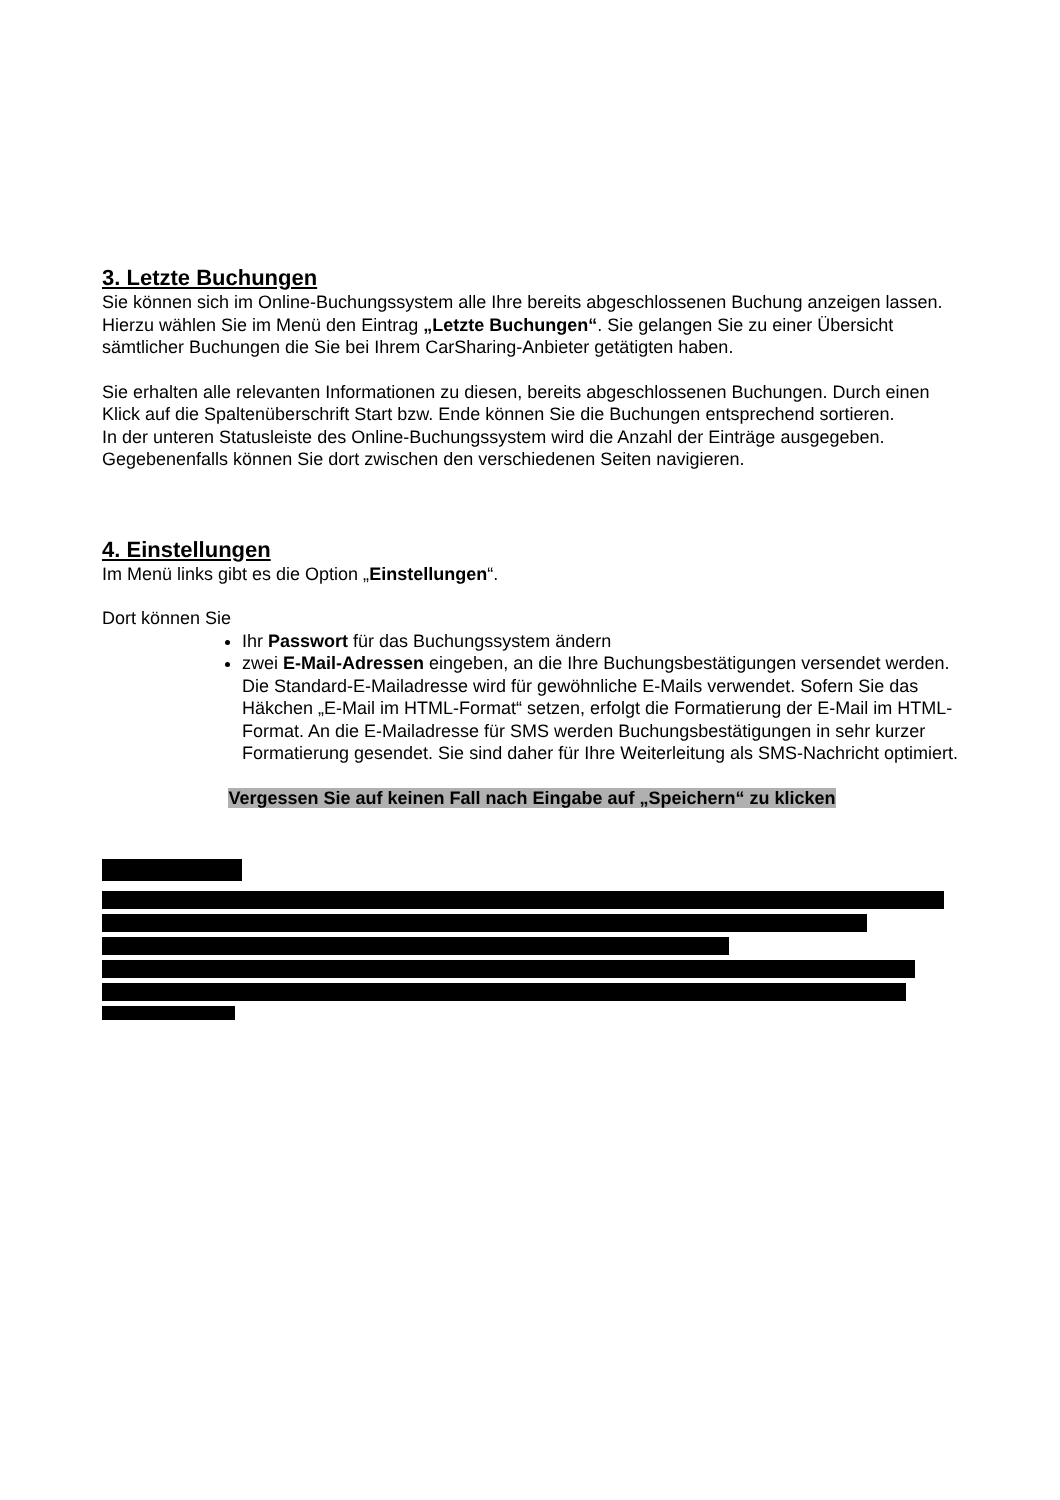3. Letzte Buchungen
Sie können sich im Online-Buchungssystem alle Ihre bereits abgeschlossenen Buchung anzeigen lassen.
Hierzu wählen Sie im Menü den Eintrag „Letzte Buchungen“. Sie gelangen Sie zu einer Übersicht sämtlicher Buchungen die Sie bei Ihrem CarSharing-Anbieter getätigten haben.
Sie erhalten alle relevanten Informationen zu diesen, bereits abgeschlossenen Buchungen. Durch einen Klick auf die Spaltenüberschrift Start bzw. Ende können Sie die Buchungen entsprechend sortieren.
In der unteren Statusleiste des Online-Buchungssystem wird die Anzahl der Einträge ausgegeben. Gegebenenfalls können Sie dort zwischen den verschiedenen Seiten navigieren.
4. Einstellungen
Im Menü links gibt es die Option „Einstellungen“.
Dort können Sie
Ihr Passwort für das Buchungssystem ändern
zwei E-Mail-Adressen eingeben, an die Ihre Buchungsbestätigungen versendet werden. Die Standard-E-Mailadresse wird für gewöhnliche E-Mails verwendet. Sofern Sie das Häkchen „E-Mail im HTML-Format“ setzen, erfolgt die Formatierung der E-Mail im HTML-Format. An die E-Mailadresse für SMS werden Buchungsbestätigungen in sehr kurzer Formatierung gesendet. Sie sind daher für Ihre Weiterleitung als SMS-Nachricht optimiert.
Vergessen Sie auf keinen Fall nach Eingabe auf „Speichern“ zu klicken